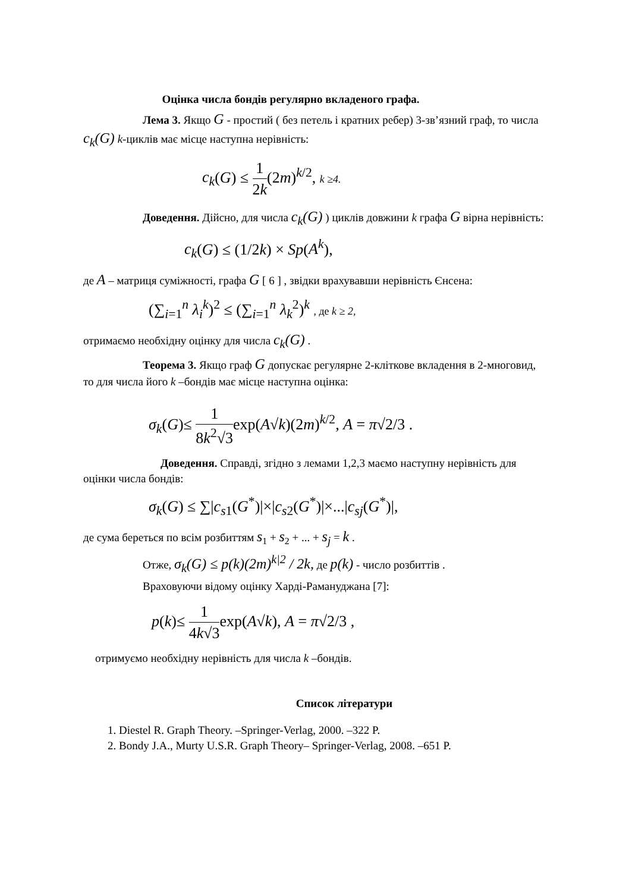Оцінка числа бондів регулярно вкладеного графа.
Лема 3. Якщо G - простий ( без петель і кратних ребер) 3-зв’язний граф, то числа c<sub>k</sub>(G) k-циклів має місце наступна нерівність:
c<sub>k</sub>(G) ≤ 1 2k(2m)<sup>k/2</sup>, k ≥4.
Доведення. Дійсно, для числа c<sub>k</sub>(G) ) циклів довжини k графа G вірна нерівність:
c<sub>k</sub>(G) ≤ (1/2k) × Sp(A<sup>k</sup>),
де A – матриця суміжності, графа G [ 6 ] , звідки врахувавши нерівність Єнсена:
(∑<sub>i=1</sub><sup>n</sup> λ<sub>i</sub><sup>k</sup>)<sup>2</sup> ≤ (∑<sub>i=1</sub><sup>n</sup> λ<sub>k</sub><sup>2</sup>)<sup>k</sup> , де k ≥ 2,
отримаємо необхідну оцінку для числа c<sub>k</sub>(G) .
Теорема 3. Якщо граф G допускає регулярне 2-кліткове вкладення в 2-многовид, то для числа його k –бондів має місце наступна оцінка:
σ<sub>k</sub>(G)≤ 1 8k<sup>2</sup>√3exp(A√k)(2m)<sup>k/2</sup>, A = π√2/3 .
Доведення. Справді, згідно з лемами 1,2,3 маємо наступну нерівність для оцінки числа бондів:
σ<sub>k</sub>(G) ≤ ∑|c<sub>s1</sub>(G<sup>*</sup>)|×|c<sub>s2</sub>(G<sup>*</sup>)|×...|c<sub>sj</sub>(G<sup>*</sup>)|,
де сума береться по всім розбиттям s<sub>1</sub> + s<sub>2</sub> + ... + s<sub>j</sub> = k .
Отже, σ<sub>k</sub>(G) ≤ p(k)(2m)<sup>k|2</sup> / 2k, де p(k) - число розбиттів .
Враховуючи відому оцінку Харді-Рамануджана [7]:
p(k)≤ 1 4k√3exp(A√k), A = π√2/3 ,
отримуємо необхідну нерівність для числа k –бондів.
Список літератури
1. Diestel R. Graph Theory. –Springer-Verlag, 2000. –322 P.
2. Bondy J.A., Murty U.S.R. Graph Theory– Springer-Verlag, 2008. –651 P.